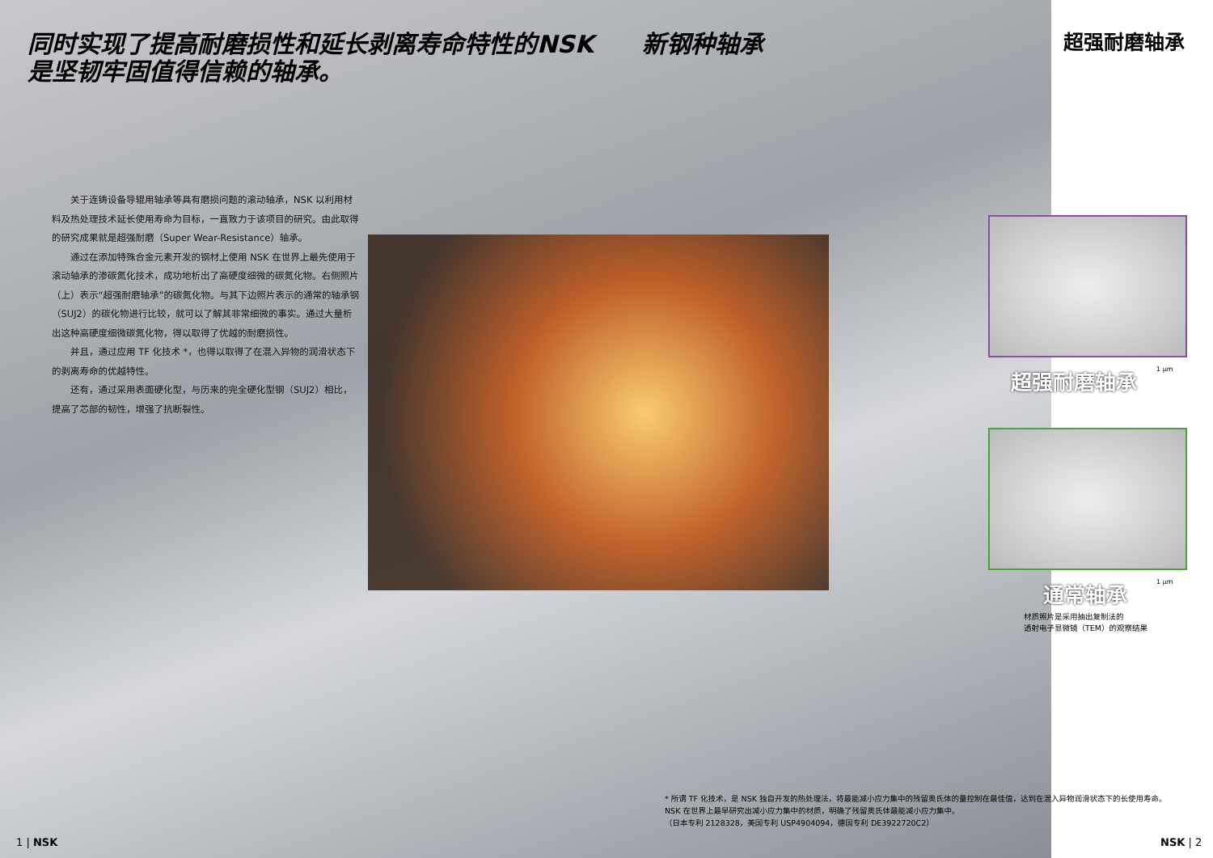同时实现了提高耐磨损性和延长剥离寿命特性的NSK　　新钢种轴承
是坚韧牢固值得信赖的轴承。
关于连铸设备导辊用轴承等具有磨损问题的滚动轴承，NSK 以利用材料及热处理技术延长使用寿命为目标，一直致力于该项目的研究。由此取得的研究成果就是超强耐磨（Super Wear-Resistance）轴承。
通过在添加特殊合金元素开发的钢材上使用 NSK 在世界上最先使用于滚动轴承的渗碳氮化技术，成功地析出了高硬度细微的碳氮化物。右侧照片（上）表示“超强耐磨轴承”的碳氮化物。与其下边照片表示的通常的轴承钢（SUJ2）的碳化物进行比较，就可以了解其非常细微的事实。通过大量析出这种高硬度细微碳氮化物，得以取得了优越的耐磨损性。
并且，通过应用 TF 化技术 *，也得以取得了在混入异物的润滑状态下的剥离寿命的优越特性。
还有，通过采用表面硬化型，与历来的完全硬化型钢（SUJ2）相比，提高了芯部的韧性，增强了抗断裂性。
超强耐磨轴承
1 μm
超强耐磨轴承
1 μm
通常轴承
材质照片是采用抽出复制法的
透射电子显微镜（TEM）的观察结果
* 所谓 TF 化技术，是 NSK 独自开发的热处理法，将最能减小应力集中的残留奥氏体的量控制在最佳值，达到在混入异物润滑状态下的长使用寿命。
NSK 在世界上最早研究出减小应力集中的材质，明确了残留奥氏体最能减小应力集中。
（日本专利 2128328，美国专利 USP4904094，德国专利 DE3922720C2）
1 | NSK NSK | 2